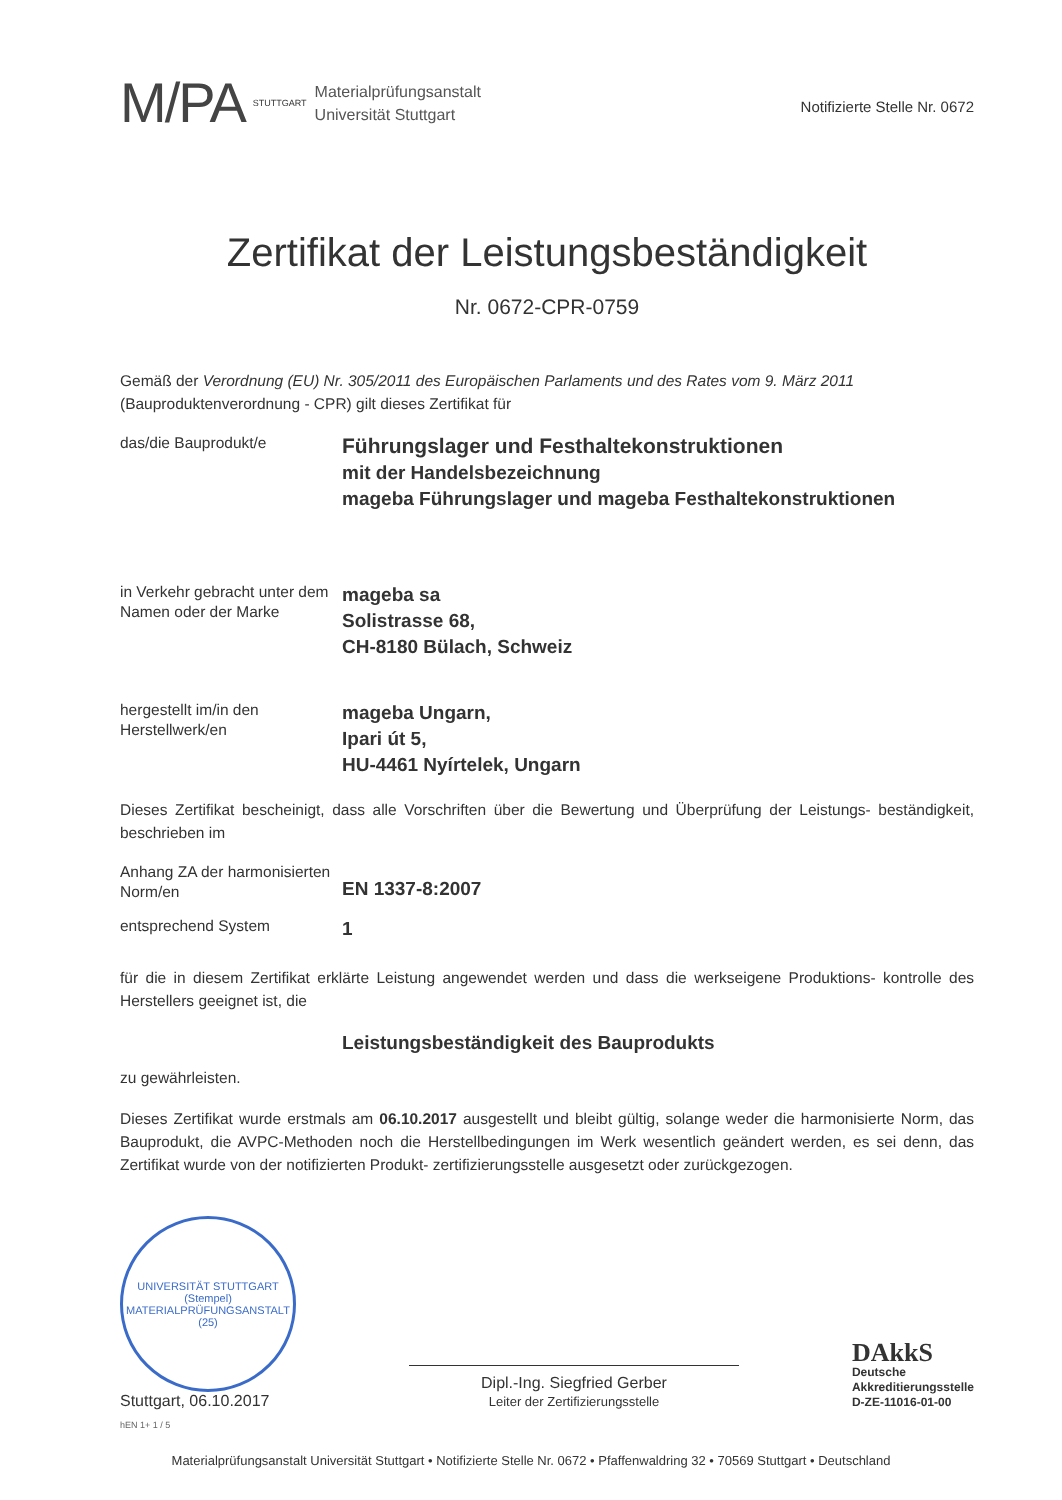M/PA STUTTGART
Materialprüfungsanstalt
Universität Stuttgart
Notifizierte Stelle Nr. 0672
Zertifikat der Leistungsbeständigkeit
Nr. 0672-CPR-0759
Gemäß der Verordnung (EU) Nr. 305/2011 des Europäischen Parlaments und des Rates vom 9. März 2011 (Bauproduktenverordnung - CPR) gilt dieses Zertifikat für
das/die Bauprodukt/e
Führungslager und Festhaltekonstruktionen
mit der Handelsbezeichnung
mageba Führungslager und mageba Festhaltekonstruktionen
in Verkehr gebracht unter dem Namen oder der Marke
mageba sa
Solistrasse 68,
CH-8180 Bülach, Schweiz
hergestellt im/in den Herstellwerk/en
mageba Ungarn,
Ipari út 5,
HU-4461 Nyírtelek, Ungarn
Dieses Zertifikat bescheinigt, dass alle Vorschriften über die Bewertung und Überprüfung der Leistungs- beständigkeit, beschrieben im
Anhang ZA der harmonisierten Norm/en
EN 1337-8:2007
entsprechend System
1
für die in diesem Zertifikat erklärte Leistung angewendet werden und dass die werkseigene Produktions- kontrolle des Herstellers geeignet ist, die
Leistungsbeständigkeit des Bauprodukts
zu gewährleisten.
Dieses Zertifikat wurde erstmals am 06.10.2017 ausgestellt und bleibt gültig, solange weder die harmonisierte Norm, das Bauprodukt, die AVPC-Methoden noch die Herstellbedingungen im Werk wesentlich geändert werden, es sei denn, das Zertifikat wurde von der notifizierten Produkt- zertifizierungsstelle ausgesetzt oder zurückgezogen.
UNIVERSITÄT STUTTGART
(Stempel)
MATERIALPRÜFUNGSANSTALT (25)
Stuttgart, 06.10.2017
Dipl.-Ing. Siegfried Gerber
Leiter der Zertifizierungsstelle
DAkkS
Deutsche
Akkreditierungsstelle
D-ZE-11016-01-00
hEN 1+ 1 / 5
Materialprüfungsanstalt Universität Stuttgart • Notifizierte Stelle Nr. 0672 • Pfaffenwaldring 32 • 70569 Stuttgart • Deutschland